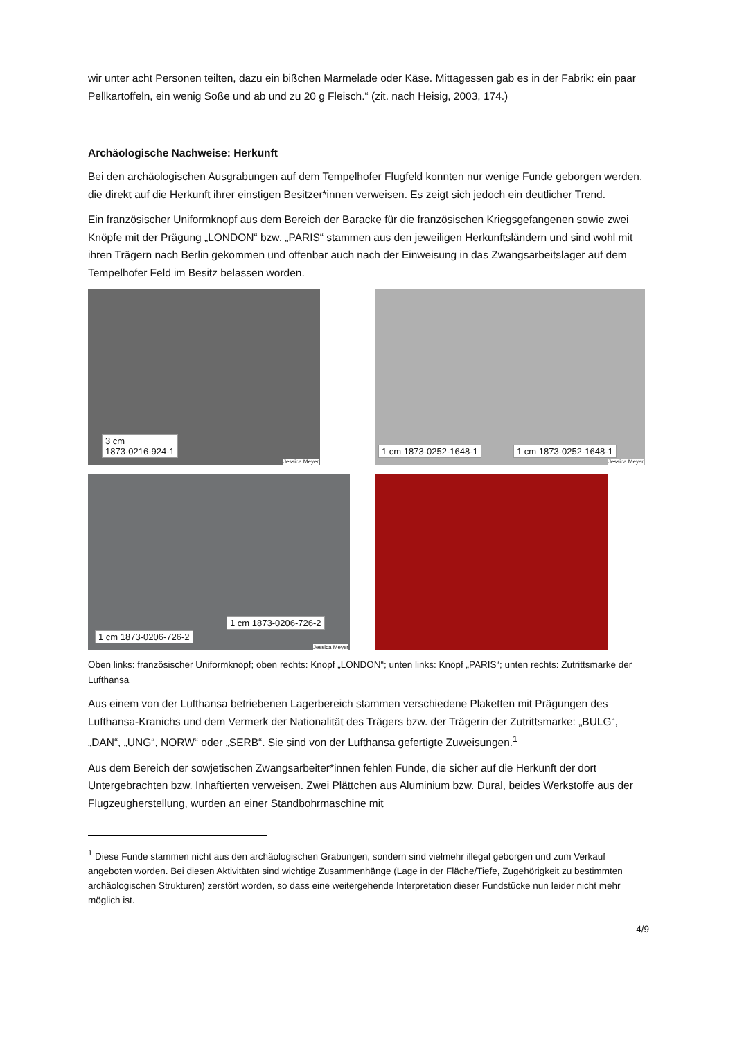wir unter acht Personen teilten, dazu ein bißchen Marmelade oder Käse. Mittagessen gab es in der Fabrik: ein paar Pellkartoffeln, ein wenig Soße und ab und zu 20 g Fleisch.“ (zit. nach Heisig, 2003, 174.)
Archäologische Nachweise: Herkunft
Bei den archäologischen Ausgrabungen auf dem Tempelhofer Flugfeld konnten nur wenige Funde geborgen werden, die direkt auf die Herkunft ihrer einstigen Besitzer*innen verweisen. Es zeigt sich jedoch ein deutlicher Trend.
Ein französischer Uniformknopf aus dem Bereich der Baracke für die französischen Kriegsgefangenen sowie zwei Knöpfe mit der Prägung „LONDON“ bzw. „PARIS“ stammen aus den jeweiligen Herkunftsländern und sind wohl mit ihren Trägern nach Berlin gekommen und offenbar auch nach der Einweisung in das Zwangsarbeitslager auf dem Tempelhofer Feld im Besitz belassen worden.
3 cm
1873-0216-924-1
Jessica Meyer
1 cm 1873-0252-1648-1 1 cm 1873-0252-1648-1
Jessica Meyer
1 cm 1873-0206-726-2
1 cm 1873-0206-726-2
Jessica Meyer
Oben links: französischer Uniformknopf; oben rechts: Knopf „LONDON“; unten links: Knopf „PARIS“; unten rechts: Zutrittsmarke der Lufthansa
Aus einem von der Lufthansa betriebenen Lagerbereich stammen verschiedene Plaketten mit Prägungen des Lufthansa-Kranichs und dem Vermerk der Nationalität des Trägers bzw. der Trägerin der Zutrittsmarke: „BULG“, „DAN“, „UNG“, NORW“ oder „SERB“. Sie sind von der Lufthansa gefertigte Zuweisungen.<sup>1</sup>
Aus dem Bereich der sowjetischen Zwangsarbeiter*innen fehlen Funde, die sicher auf die Herkunft der dort Untergebrachten bzw. Inhaftierten verweisen. Zwei Plättchen aus Aluminium bzw. Dural, beides Werkstoffe aus der Flugzeugherstellung, wurden an einer Standbohrmaschine mit
<sup>1</sup> Diese Funde stammen nicht aus den archäologischen Grabungen, sondern sind vielmehr illegal geborgen und zum Verkauf angeboten worden. Bei diesen Aktivitäten sind wichtige Zusammenhänge (Lage in der Fläche/Tiefe, Zugehörigkeit zu bestimmten archäologischen Strukturen) zerstört worden, so dass eine weitergehende Interpretation dieser Fundstücke nun leider nicht mehr möglich ist.
4/9